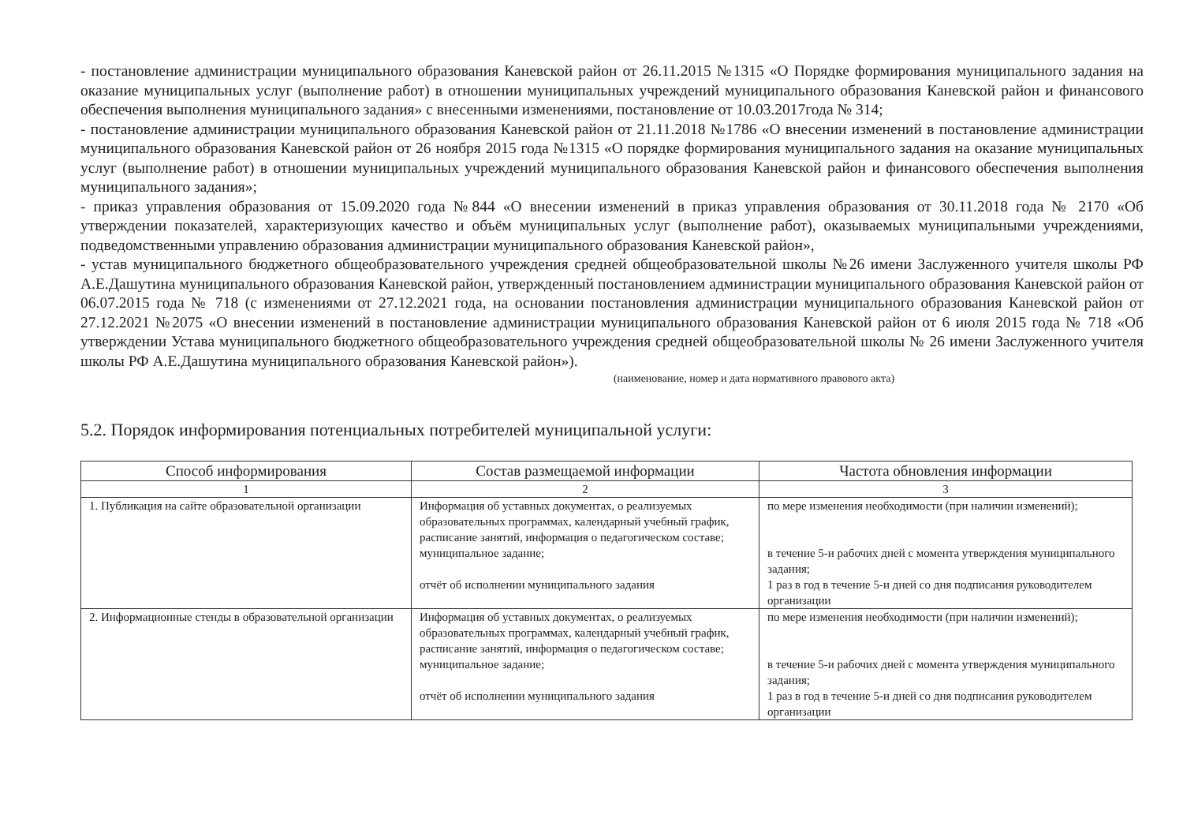- постановление администрации муниципального образования Каневской район от 26.11.2015 №1315 «О Порядке формирования муниципального задания на оказание муниципальных услуг (выполнение работ) в отношении муниципальных учреждений муниципального образования Каневской район и финансового обеспечения выполнения муниципального задания» с внесенными изменениями, постановление от 10.03.2017года № 314;
- постановление администрации муниципального образования Каневской район от 21.11.2018 №1786 «О внесении изменений в постановление администрации муниципального образования Каневской район от 26 ноября 2015 года №1315 «О порядке формирования муниципального задания на оказание муниципальных услуг (выполнение работ) в отношении муниципальных учреждений муниципального образования Каневской район и финансового обеспечения выполнения муниципального задания»;
- приказ управления образования от 15.09.2020 года №844 «О внесении изменений в приказ управления образования от 30.11.2018 года № 2170 «Об утверждении показателей, характеризующих качество и объём муниципальных услуг (выполнение работ), оказываемых муниципальными учреждениями, подведомственными управлению образования администрации муниципального образования Каневской район»,
- устав муниципального бюджетного общеобразовательного учреждения средней общеобразовательной школы №26 имени Заслуженного учителя школы РФ А.Е.Дашутина муниципального образования Каневской район, утвержденный постановлением администрации муниципального образования Каневской район от 06.07.2015 года № 718 (с изменениями от 27.12.2021 года, на основании постановления администрации муниципального образования Каневской район от 27.12.2021 №2075 «О внесении изменений в постановление администрации муниципального образования Каневской район от 6 июля 2015 года № 718 «Об утверждении Устава муниципального бюджетного общеобразовательного учреждения средней общеобразовательной школы № 26 имени Заслуженного учителя школы РФ А.Е.Дашутина муниципального образования Каневской район»).
(наименование, номер и дата нормативного правового акта)
5.2. Порядок информирования потенциальных потребителей муниципальной услуги:
| Способ информирования | Состав размещаемой информации | Частота обновления информации |
| --- | --- | --- |
| 1 | 2 | 3 |
| 1. Публикация на сайте образовательной организации | Информация об уставных документах, о реализуемых образовательных программах, календарный учебный график, расписание занятий, информация о педагогическом составе; муниципальное задание; отчёт об исполнении муниципального задания | по мере изменения необходимости (при наличии изменений); в течение 5-и рабочих дней с момента утверждения муниципального задания; 1 раз в год в течение 5-и дней со дня подписания руководителем организации |
| 2. Информационные стенды в образовательной организации | Информация об уставных документах, о реализуемых образовательных программах, календарный учебный график, расписание занятий, информация о педагогическом составе; муниципальное задание; отчёт об исполнении муниципального задания | по мере изменения необходимости (при наличии изменений); в течение 5-и рабочих дней с момента утверждения муниципального задания; 1 раз в год в течение 5-и дней со дня подписания руководителем организации |